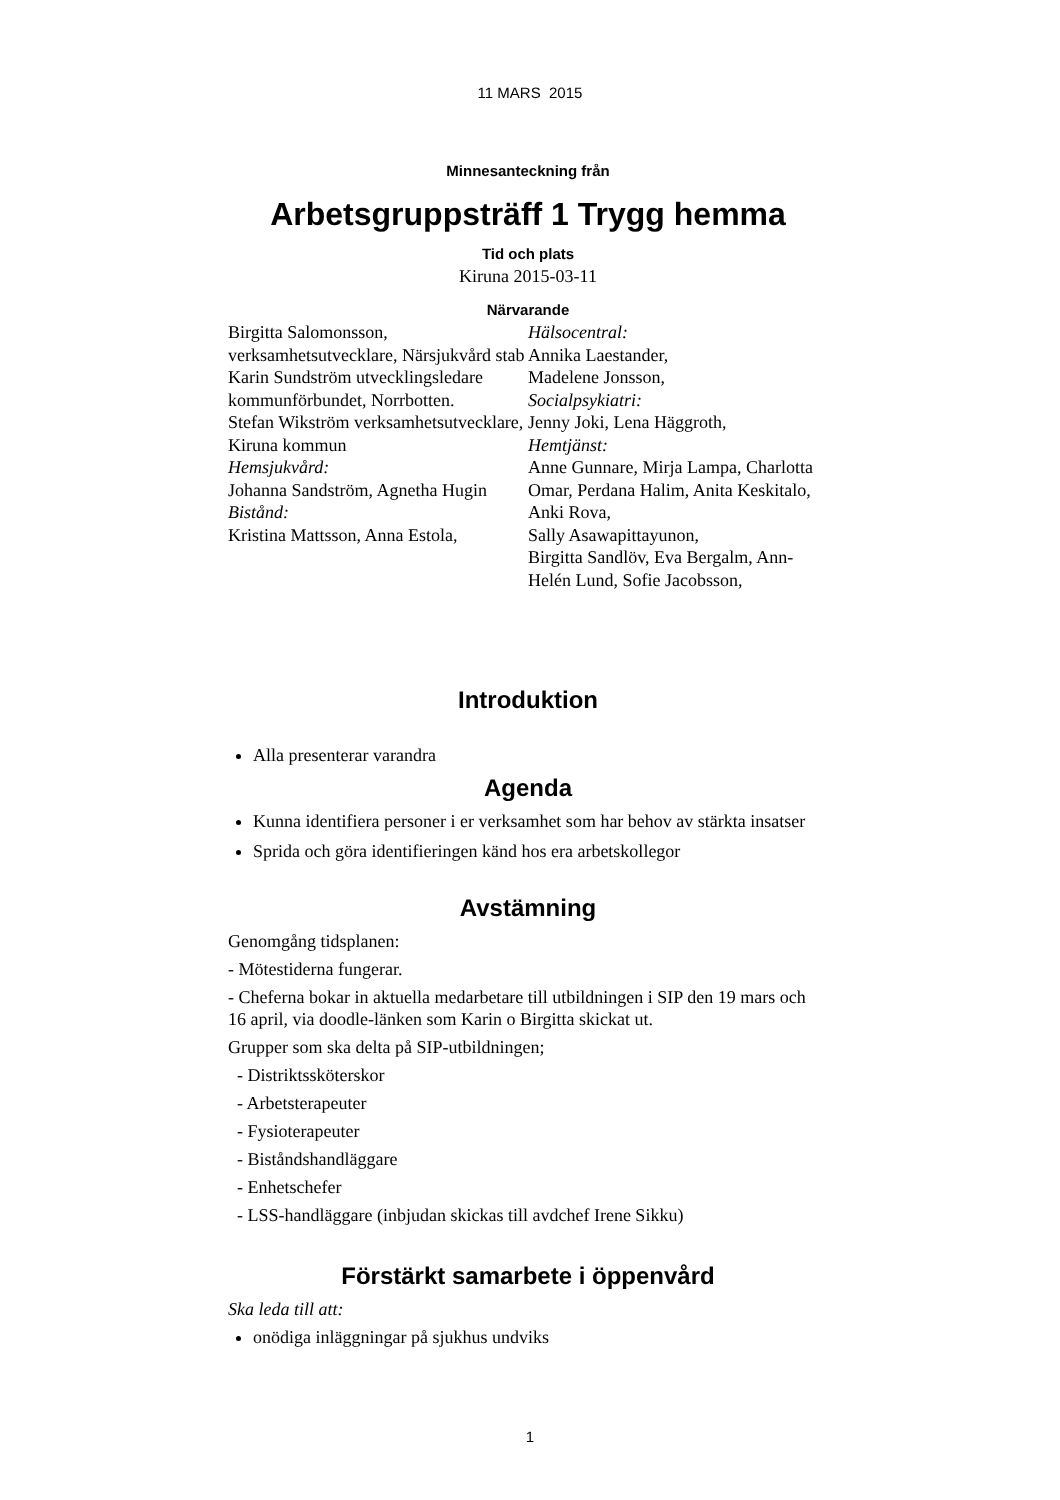11 MARS 2015
Minnesanteckning från
Arbetsgruppsträff 1 Trygg hemma
Tid och plats
Kiruna 2015-03-11
Närvarande
Birgitta Salomonsson, verksamhetsutvecklare, Närsjukvård stab
Karin Sundström utvecklingsledare kommunförbundet, Norrbotten.
Stefan Wikström verksamhetsutvecklare, Kiruna kommun
Hemsjukvård:
Johanna Sandström, Agnetha Hugin
Bistånd:
Kristina Mattsson, Anna Estola,
Hälsocentral:
Annika Laestander,
Madelene Jonsson,
Socialpsykiatri:
Jenny Joki, Lena Häggroth,
Hemtjänst:
Anne Gunnare, Mirja Lampa, Charlotta Omar, Perdana Halim, Anita Keskitalo, Anki Rova,
Sally Asawapittayunon,
Birgitta Sandlöv, Eva Bergalm, Ann-Helén Lund, Sofie Jacobsson,
Introduktion
Alla presenterar varandra
Agenda
Kunna identifiera personer i er verksamhet som har behov av stärkta insatser
Sprida och göra identifieringen känd hos era arbetskollegor
Avstämning
Genomgång tidsplanen:
- Mötestiderna fungerar.
- Cheferna bokar in aktuella medarbetare till utbildningen i SIP den 19 mars och 16 april, via doodle-länken som Karin o Birgitta skickat ut.
Grupper som ska delta på SIP-utbildningen;
- Distriktssköterskor
- Arbetsterapeuter
- Fysioterapeuter
- Biståndshandläggare
- Enhetschefer
- LSS-handläggare (inbjudan skickas till avdchef Irene Sikku)
Förstärkt samarbete i öppenvård
Ska leda till att:
onödiga inläggningar på sjukhus undviks
1